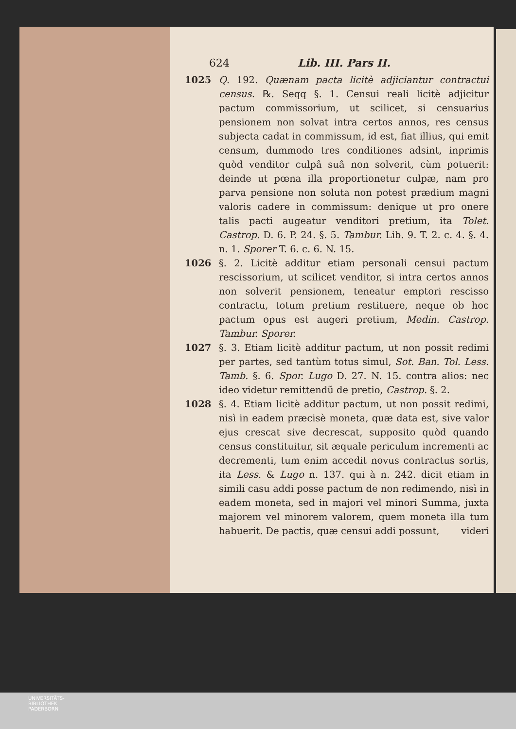624 Lib. III. Pars II.
1025 Q. 192. Quænam pacta licitè adjiciantur contractui census. ℞. Seqq §. 1. Censui reali licitè adjicitur pactum commissorium, ut scilicet, si censuarius pensionem non solvat intra certos annos, res census subjecta cadat in commissum, id est, fiat illius, qui emit censum, dummodo tres conditiones adsint, inprimis quòd venditor culpâ suâ non solverit, cùm potuerit: deinde ut pœna illa proportionetur culpæ, nam pro parva pensione non soluta non potest prædium magni valoris cadere in commissum: denique ut pro onere talis pacti augeatur venditori pretium, ita Tolet. Castrop. D. 6. P. 24. §. 5. Tambur. Lib. 9. T. 2. c. 4. §. 4. n. 1. Sporer T. 6. c. 6. N. 15.
1026 §. 2. Licitè additur etiam personali censui pactum rescissorium, ut scilicet venditor, si intra certos annos non solverit pensionem, teneatur emptori rescisso contractu, totum pretium restituere, neque ob hoc pactum opus est augeri pretium, Medin. Castrop. Tambur. Sporer.
1027 §. 3. Etiam licitè additur pactum, ut non possit redimi per partes, sed tantùm totus simul, Sot. Ban. Tol. Less. Tamb. §. 6. Spor. Lugo D. 27. N. 15. contra alios: nec ideo videtur remittendũ de pretio, Castrop. §. 2.
1028 §. 4. Etiam licitè additur pactum, ut non possit redimi, nisì in eadem præcisè moneta, quæ data est, sive valor ejus crescat sive decrescat, supposito quòd quando census constituitur, sit æquale periculum incrementi ac decrementi, tum enim accedit novus contractus sortis, ita Less. & Lugo n. 137. qui à n. 242. dicit etiam in simili casu addi posse pactum de non redimendo, nisì in eadem moneta, sed in majori vel minori Summa, juxta majorem vel minorem valorem, quem moneta illa tum habuerit. De pactis, quæ censui addi possunt, videri
UNIVERSITÄTS-
BIBLIOTHEK
PADERBORN